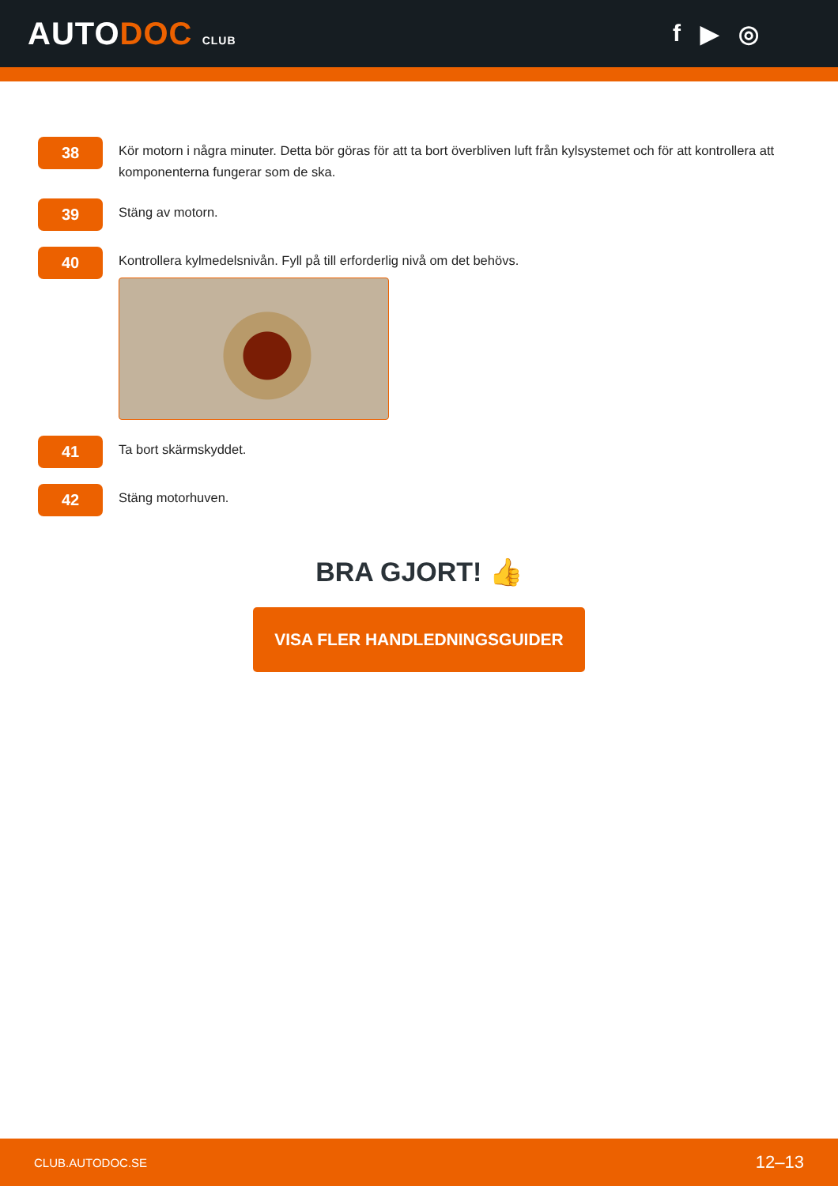AUTODOC CLUB
f ▶ ◎
38
Kör motorn i några minuter. Detta bör göras för att ta bort överbliven luft från kylsystemet och för att kontrollera att komponenterna fungerar som de ska.
39
Stäng av motorn.
40
Kontrollera kylmedelsnivån. Fyll på till erforderlig nivå om det behövs.
41
Ta bort skärmskyddet.
42
Stäng motorhuven.
BRA GJORT! 👍
VISA FLER HANDLEDNINGSGUIDER
CLUB.AUTODOC.SE 12–13